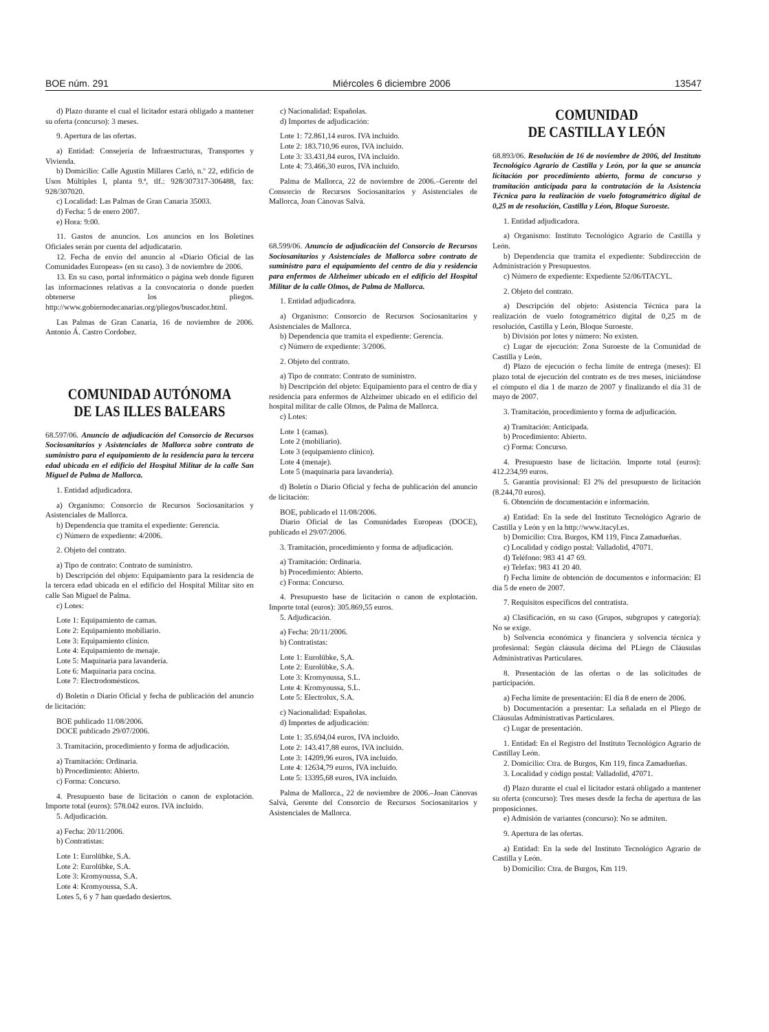BOE núm. 291 Miércoles 6 diciembre 2006 13547
d) Plazo durante el cual el licitador estará obligado a mantener su oferta (concurso): 3 meses.
9. Apertura de las ofertas.
a) Entidad: Consejería de Infraestructuras, Transportes y Vivienda.
b) Domicilio: Calle Agustín Millares Carló, n.º 22, edificio de Usos Múltiples I, planta 9.ª, tlf.: 928/307317-306488, fax: 928/307020.
c) Localidad: Las Palmas de Gran Canaria 35003.
d) Fecha: 5 de enero 2007.
e) Hora: 9:00.
11. Gastos de anuncios. Los anuncios en los Boletines Oficiales serán por cuenta del adjudicatario.
12. Fecha de envío del anuncio al «Diario Oficial de las Comunidades Europeas» (en su caso). 3 de noviembre de 2006.
13. En su caso, portal informático o página web donde figuren las informaciones relativas a la convocatoria o donde pueden obtenerse los pliegos. http://www.gobiernodecanarias.org/pliegos/buscador.html.
Las Palmas de Gran Canaria, 16 de noviembre de 2006. Antonio Á. Castro Cordobez.
COMUNIDAD AUTÓNOMA
DE LAS ILLES BALEARS
68.597/06. Anuncio de adjudicación del Consorcio de Recursos Sociosanitarios y Asistenciales de Mallorca sobre contrato de suministro para el equipamiento de la residencia para la tercera edad ubicada en el edificio del Hospital Militar de la calle San Miguel de Palma de Mallorca.
1. Entidad adjudicadora.
a) Organismo: Consorcio de Recursos Sociosanitarios y Asistenciales de Mallorca.
b) Dependencia que tramita el expediente: Gerencia.
c) Número de expediente: 4/2006.
2. Objeto del contrato.
a) Tipo de contrato: Contrato de suministro.
b) Descripción del objeto: Equipamiento para la residencia de la tercera edad ubicada en el edificio del Hospital Militar sito en calle San Miguel de Palma.
c) Lotes:
Lote 1: Equipamiento de camas.
Lote 2: Equipamiento mobiliario.
Lote 3: Equipamiento clínico.
Lote 4: Equipamiento de menaje.
Lote 5: Maquinaria para lavandería.
Lote 6: Maquinaria para cocina.
Lote 7: Electrodomésticos.
d) Boletín o Diario Oficial y fecha de publicación del anuncio de licitación:
BOE publicado 11/08/2006.
DOCE publicado 29/07/2006.
3. Tramitación, procedimiento y forma de adjudicación.
a) Tramitación: Ordinaria.
b) Procedimiento: Abierto.
c) Forma: Concurso.
4. Presupuesto base de licitación o canon de explotación. Importe total (euros): 578.042 euros. IVA incluido.
5. Adjudicación.
a) Fecha: 20/11/2006.
b) Contratistas:
Lote 1: Eurolübke, S.A.
Lote 2: Eurolübke, S.A.
Lote 3: Kromyoussa, S.A.
Lote 4: Kromyoussa, S.A.
Lotes 5, 6 y 7 han quedado desiertos.
c) Nacionalidad: Españolas.
d) Importes de adjudicación:
Lote 1: 72.861,14 euros. IVA incluido.
Lote 2: 183.710,96 euros, IVA incluido.
Lote 3: 33.431,84 euros, IVA incluido.
Lote 4: 73.466,30 euros, IVA incluido.
Palma de Mallorca, 22 de noviembre de 2006.–Gerente del Consorcio de Recursos Sociosanitarios y Asistenciales de Mallorca, Joan Cànovas Salvà.
68.599/06. Anuncio de adjudicación del Consorcio de Recursos Sociosanitarios y Asistenciales de Mallorca sobre contrato de suministro para el equipamiento del centro de día y residencia para enfermos de Alzheimer ubicado en el edificio del Hospital Militar de la calle Olmos, de Palma de Mallorca.
1. Entidad adjudicadora.
a) Organismo: Consorcio de Recursos Sociosanitarios y Asistenciales de Mallorca.
b) Dependencia que tramita el expediente: Gerencia.
c) Número de expediente: 3/2006.
2. Objeto del contrato.
a) Tipo de contrato: Contrato de suministro.
b) Descripción del objeto: Equipamiento para el centro de día y residencia para enfermos de Alzheimer ubicado en el edificio del hospital militar de calle Olmos, de Palma de Mallorca.
c) Lotes:
Lote 1 (camas).
Lote 2 (mobiliario).
Lote 3 (equipamiento clínico).
Lote 4 (menaje).
Lote 5 (maquinaria para lavandería).
d) Boletín o Diario Oficial y fecha de publicación del anuncio de licitación:
BOE, publicado el 11/08/2006.
Diario Oficial de las Comunidades Europeas (DOCE), publicado el 29/07/2006.
3. Tramitación, procedimiento y forma de adjudicación.
a) Tramitación: Ordinaria.
b) Procedimiento: Abierto.
c) Forma: Concurso.
4. Presupuesto base de licitación o canon de explotación. Importe total (euros): 305.869,55 euros.
5. Adjudicación.
a) Fecha: 20/11/2006.
b) Contratistas:
Lote 1: Eurolübke, S,A.
Lote 2: Eurolübke, S.A.
Lote 3: Kromyoussa, S.L.
Lote 4: Kromyoussa, S.L.
Lote 5: Electrolux, S.A.
c) Nacionalidad: Españolas.
d) Importes de adjudicación:
Lote 1: 35.694,04 euros, IVA incluido.
Lote 2: 143.417,88 euros, IVA incluido.
Lote 3: 14209,96 euros, IVA incluido.
Lote 4: 12634,79 euros, IVA incluido.
Lote 5: 13395,68 euros, IVA incluido.
Palma de Mallorca., 22 de noviembre de 2006.–Joan Cànovas Salvà, Gerente del Consorcio de Recursos Sociosanitarios y Asistenciales de Mallorca.
COMUNIDAD
DE CASTILLA Y LEÓN
68.893/06. Resolución de 16 de noviembre de 2006, del Instituto Tecnológico Agrario de Castilla y León, por la que se anuncia licitación por procedimiento abierto, forma de concurso y tramitación anticipada para la contratación de la Asistencia Técnica para la realización de vuelo fotogramétrico digital de 0,25 m de resolución, Castilla y Léon, Bloque Suroeste.
1. Entidad adjudicadora.
a) Organismo: Instituto Tecnológico Agrario de Castilla y León.
b) Dependencia que tramita el expediente: Subdirección de Administración y Presupuestos.
c) Número de expediente: Expediente 52/06/ITACYL.
2. Objeto del contrato.
a) Descripción del objeto: Asistencia Técnica para la realización de vuelo fotogramétrico digital de 0,25 m de resolución, Castilla y León, Bloque Suroeste.
b) División por lotes y número: No existen.
c) Lugar de ejecución: Zona Suroeste de la Comunidad de Castilla y León.
d) Plazo de ejecución o fecha límite de entrega (meses): El plazo total de ejecución del contrato es de tres meses, iniciándose el cómputo el día 1 de marzo de 2007 y finalizando el día 31 de mayo de 2007.
3. Tramitación, procedimiento y forma de adjudicación.
a) Tramitación: Anticipada.
b) Procedimiento: Abierto.
c) Forma: Concurso.
4. Presupuesto base de licitación. Importe total (euros): 412.234,99 euros.
5. Garantía provisional: El 2% del presupuesto de licitación (8.244,70 euros).
6. Obtención de documentación e información.
a) Entidad: En la sede del Instituto Tecnológico Agrario de Castilla y León y en la http://www.itacyl.es.
b) Domicilio: Ctra. Burgos, KM 119, Finca Zamadueñas.
c) Localidad y código postal: Valladolid, 47071.
d) Teléfono: 983 41 47 69.
e) Telefax: 983 41 20 40.
f) Fecha límite de obtención de documentos e información: El día 5 de enero de 2007.
7. Requisitos específicos del contratista.
a) Clasificación, en su caso (Grupos, subgrupos y categoría): No se exige.
b) Solvencia económica y financiera y solvencia técnica y profesional: Según cláusula décima del PLiego de Cláusulas Administrativas Particulares.
8. Presentación de las ofertas o de las solicitudes de participación.
a) Fecha límite de presentación: El día 8 de enero de 2006.
b) Documentación a presentar: La señalada en el Pliego de Cláusulas Administrativas Particulares.
c) Lugar de presentación.
1. Entidad: En el Registro del Instituto Tecnológico Agrario de Castillay León.
2. Domicilio: Ctra. de Burgos, Km 119, finca Zamadueñas.
3. Localidad y código postal: Valladolid, 47071.
d) Plazo durante el cual el licitador estará obligado a mantener su oferta (concurso): Tres meses desde la fecha de apertura de las proposiciones.
e) Admisión de variantes (concurso): No se admiten.
9. Apertura de las ofertas.
a) Entidad: En la sede del Instituto Tecnológico Agrario de Castilla y León.
b) Domicilio: Ctra. de Burgos, Km 119.